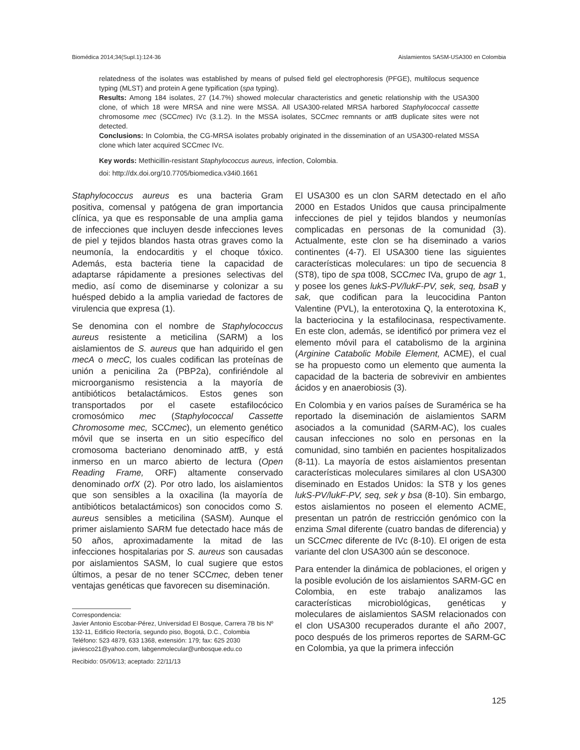Biomédica 2014;34(Supl.1):124-36 Aislamientos SASM-USA300 en Colombia
relatedness of the isolates was established by means of pulsed field gel electrophoresis (PFGE), multilocus sequence typing (MLST) and protein A gene typification (spa typing).
Results: Among 184 isolates, 27 (14.7%) showed molecular characteristics and genetic relationship with the USA300 clone, of which 18 were MRSA and nine were MSSA. All USA300-related MRSA harbored Staphylococcal cassette chromosome mec (SCCmec) IVc (3.1.2). In the MSSA isolates, SCCmec remnants or att B duplicate sites were not detected.
Conclusions: In Colombia, the CG-MRSA isolates probably originated in the dissemination of an USA300-related MSSA clone which later acquired SCCmec IVc.
Key words: Methicillin-resistant Staphylococcus aureus, infection, Colombia.
doi: http://dx.doi.org/10.7705/biomedica.v34i0.1661
Staphylococcus aureus es una bacteria Gram positiva, comensal y patógena de gran importancia clínica, ya que es responsable de una amplia gama de infecciones que incluyen desde infecciones leves de piel y tejidos blandos hasta otras graves como la neumonía, la endocarditis y el choque tóxico. Además, esta bacteria tiene la capacidad de adaptarse rápidamente a presiones selectivas del medio, así como de diseminarse y colonizar a su huésped debido a la amplia variedad de factores de virulencia que expresa (1).
Se denomina con el nombre de Staphylococcus aureus resistente a meticilina (SARM) a los aislamientos de S. aureus que han adquirido el gen mecA o mecC, los cuales codifican las proteínas de unión a penicilina 2a (PBP2a), confiriéndole al microorganismo resistencia a la mayoría de antibióticos betalactámicos. Estos genes son transportados por el casete estafilocócico cromosómico mec (Staphylococcal Cassette Chromosome mec, SCCmec), un elemento genético móvil que se inserta en un sitio específico del cromosoma bacteriano denominado att B, y está inmerso en un marco abierto de lectura (Open Reading Frame, ORF) altamente conservado denominado orfX (2). Por otro lado, los aislamientos que son sensibles a la oxacilina (la mayoría de antibióticos betalactámicos) son conocidos como S. aureus sensibles a meticilina (SASM). Aunque el primer aislamiento SARM fue detectado hace más de 50 años, aproximadamente la mitad de las infecciones hospitalarias por S. aureus son causadas por aislamientos SASM, lo cual sugiere que estos últimos, a pesar de no tener SCCmec, deben tener ventajas genéticas que favorecen su diseminación.
Correspondencia:
Javier Antonio Escobar-Pérez, Universidad El Bosque, Carrera 7B bis Nº 132-11, Edificio Rectoría, segundo piso, Bogotá, D.C., Colombia
Teléfono: 523 4879, 633 1368, extensión: 179; fax: 625 2030
javiesco21@yahoo.com, labgenmolecular@unbosque.edu.co
Recibido: 05/06/13; aceptado: 22/11/13
El USA300 es un clon SARM detectado en el año 2000 en Estados Unidos que causa principalmente infecciones de piel y tejidos blandos y neumonías complicadas en personas de la comunidad (3). Actualmente, este clon se ha diseminado a varios continentes (4-7). El USA300 tiene las siguientes características moleculares: un tipo de secuencia 8 (ST8), tipo de spa t008, SCCmec IVa, grupo de agr 1, y posee los genes lukS-PV/lukF-PV, sek, seq, bsaB y sak, que codifican para la leucocidina Panton Valentine (PVL), la enterotoxina Q, la enterotoxina K, la bacteriocina y la estafilocinasa, respectivamente. En este clon, además, se identificó por primera vez el elemento móvil para el catabolismo de la arginina (Arginine Catabolic Mobile Element, ACME), el cual se ha propuesto como un elemento que aumenta la capacidad de la bacteria de sobrevivir en ambientes ácidos y en anaerobiosis (3).
En Colombia y en varios países de Suramérica se ha reportado la diseminación de aislamientos SARM asociados a la comunidad (SARM-AC), los cuales causan infecciones no solo en personas en la comunidad, sino también en pacientes hospitalizados (8-11). La mayoría de estos aislamientos presentan características moleculares similares al clon USA300 diseminado en Estados Unidos: la ST8 y los genes lukS-PV/lukF-PV, seq, sek y bsa (8-10). Sin embargo, estos aislamientos no poseen el elemento ACME, presentan un patrón de restricción genómico con la enzima Sma I diferente (cuatro bandas de diferencia) y un SCCmec diferente de IVc (8-10). El origen de esta variante del clon USA300 aún se desconoce.
Para entender la dinámica de poblaciones, el origen y la posible evolución de los aislamientos SARM-GC en Colombia, en este trabajo analizamos las características microbiológicas, genéticas y moleculares de aislamientos SASM relacionados con el clon USA300 recuperados durante el año 2007, poco después de los primeros reportes de SARM-GC en Colombia, ya que la primera infección
125